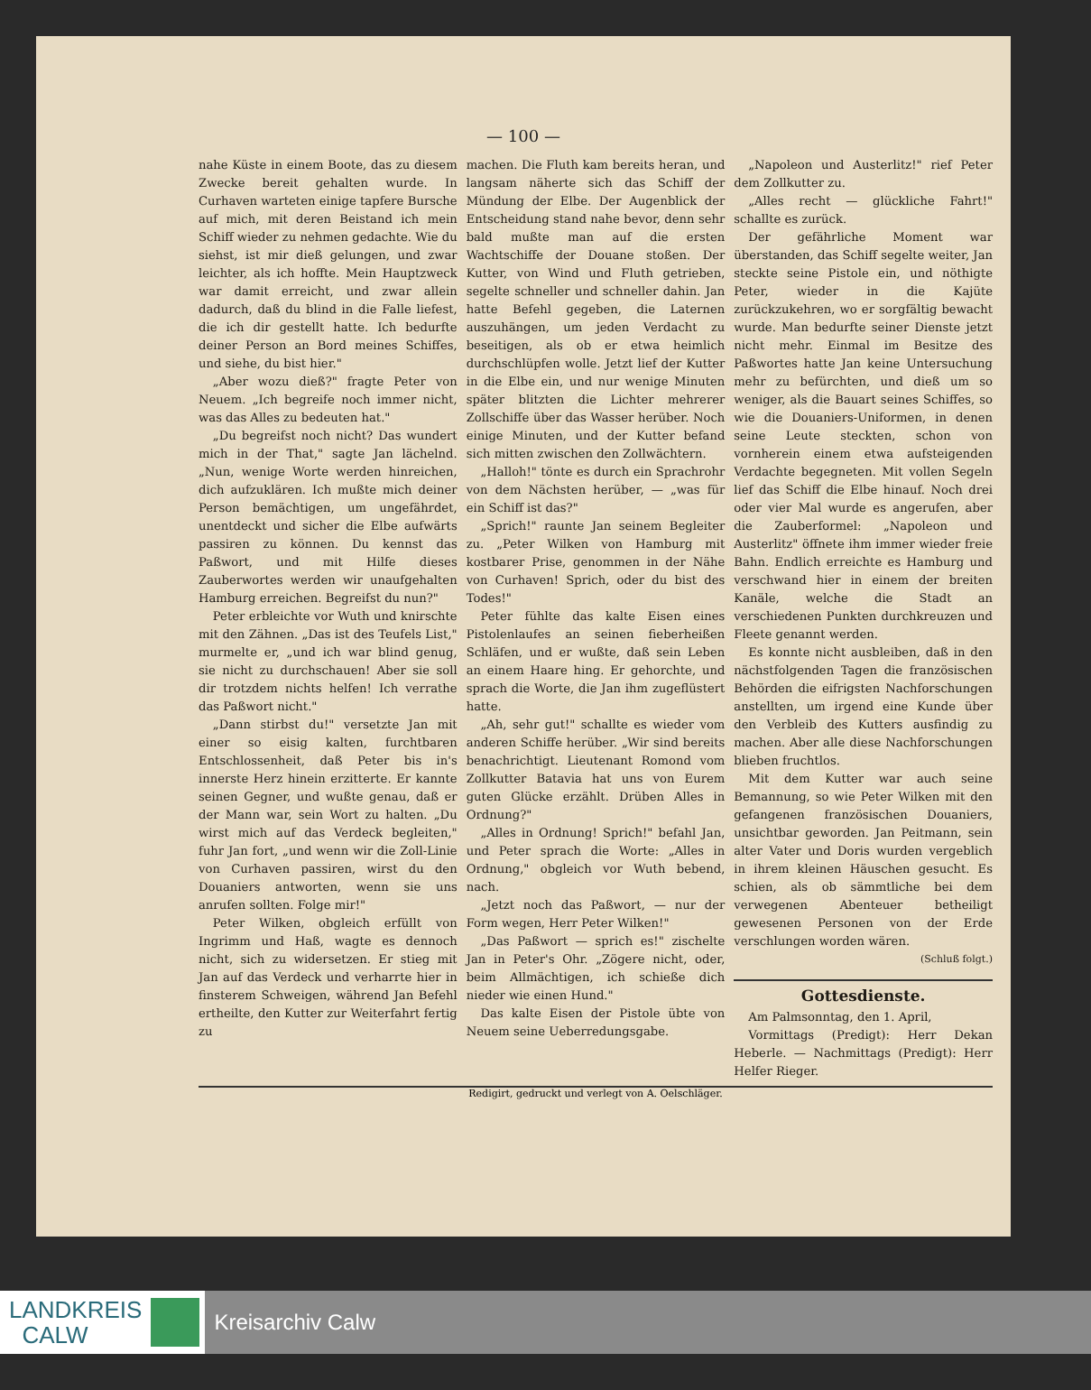— 100 —
nahe Küste in einem Boote, das zu diesem Zwecke bereit gehalten wurde. In Curhaven warteten einige tapfere Bursche auf mich, mit deren Beistand ich mein Schiff wieder zu nehmen gedachte. Wie du siehst, ist mir dieß gelungen, und zwar leichter, als ich hoffte. Mein Hauptzweck war damit erreicht, und zwar allein dadurch, daß du blind in die Falle liefest, die ich dir gestellt hatte. Ich bedurfte deiner Person an Bord meines Schiffes, und siehe, du bist hier."
„Aber wozu dieß?" fragte Peter von Neuem. „Ich begreife noch immer nicht, was das Alles zu bedeuten hat."
„Du begreifst noch nicht? Das wundert mich in der That," sagte Jan lächelnd. „Nun, wenige Worte werden hinreichen, dich aufzuklären. Ich mußte mich deiner Person bemächtigen, um ungefährdet, unentdeckt und sicher die Elbe aufwärts passiren zu können. Du kennst das Paßwort, und mit Hilfe dieses Zauberwortes werden wir unaufgehalten Hamburg erreichen. Begreifst du nun?"
Peter erbleichte vor Wuth und knirschte mit den Zähnen. „Das ist des Teufels List," murmelte er, „und ich war blind genug, sie nicht zu durchschauen! Aber sie soll dir trotzdem nichts helfen! Ich verrathe das Paßwort nicht."
„Dann stirbst du!" versetzte Jan mit einer so eisig kalten, furchtbaren Entschlossenheit, daß Peter bis in's innerste Herz hinein erzitterte. Er kannte seinen Gegner, und wußte genau, daß er der Mann war, sein Wort zu halten. „Du wirst mich auf das Verdeck begleiten," fuhr Jan fort, „und wenn wir die Zoll-Linie von Curhaven passiren, wirst du den Douaniers antworten, wenn sie uns anrufen sollten. Folge mir!"
Peter Wilken, obgleich erfüllt von Ingrimm und Haß, wagte es dennoch nicht, sich zu widersetzen. Er stieg mit Jan auf das Verdeck und verharrte hier in finsterem Schweigen, während Jan Befehl ertheilte, den Kutter zur Weiterfahrt fertig zu
machen. Die Fluth kam bereits heran, und langsam näherte sich das Schiff der Mündung der Elbe. Der Augenblick der Entscheidung stand nahe bevor, denn sehr bald mußte man auf die ersten Wachtschiffe der Douane stoßen. Der Kutter, von Wind und Fluth getrieben, segelte schneller und schneller dahin. Jan hatte Befehl gegeben, die Laternen auszuhängen, um jeden Verdacht zu beseitigen, als ob er etwa heimlich durchschlüpfen wolle. Jetzt lief der Kutter in die Elbe ein, und nur wenige Minuten später blitzten die Lichter mehrerer Zollschiffe über das Wasser herüber. Noch einige Minuten, und der Kutter befand sich mitten zwischen den Zollwächtern.
„Halloh!" tönte es durch ein Sprachrohr von dem Nächsten herüber, — „was für ein Schiff ist das?"
„Sprich!" raunte Jan seinem Begleiter zu. „Peter Wilken von Hamburg mit kostbarer Prise, genommen in der Nähe von Curhaven! Sprich, oder du bist des Todes!"
Peter fühlte das kalte Eisen eines Pistolenlaufes an seinen fieberheißen Schläfen, und er wußte, daß sein Leben an einem Haare hing. Er gehorchte, und sprach die Worte, die Jan ihm zugeflüstert hatte.
„Ah, sehr gut!" schallte es wieder vom anderen Schiffe herüber. „Wir sind bereits benachrichtigt. Lieutenant Romond vom Zollkutter Batavia hat uns von Eurem guten Glücke erzählt. Drüben Alles in Ordnung?"
„Alles in Ordnung! Sprich!" befahl Jan, und Peter sprach die Worte: „Alles in Ordnung," obgleich vor Wuth bebend, nach.
„Jetzt noch das Paßwort, — nur der Form wegen, Herr Peter Wilken!"
„Das Paßwort — sprich es!" zischelte Jan in Peter's Ohr. „Zögere nicht, oder, beim Allmächtigen, ich schieße dich nieder wie einen Hund."
Das kalte Eisen der Pistole übte von Neuem seine Ueberredungsgabe.
„Napoleon und Austerlitz!" rief Peter dem Zollkutter zu.
„Alles recht — glückliche Fahrt!" schallte es zurück.
Der gefährliche Moment war überstanden, das Schiff segelte weiter, Jan steckte seine Pistole ein, und nöthigte Peter, wieder in die Kajüte zurückzukehren, wo er sorgfältig bewacht wurde. Man bedurfte seiner Dienste jetzt nicht mehr. Einmal im Besitze des Paßwortes hatte Jan keine Untersuchung mehr zu befürchten, und dieß um so weniger, als die Bauart seines Schiffes, so wie die Douaniers-Uniformen, in denen seine Leute steckten, schon von vornherein einem etwa aufsteigenden Verdachte begegneten. Mit vollen Segeln lief das Schiff die Elbe hinauf. Noch drei oder vier Mal wurde es angerufen, aber die Zauberformel: „Napoleon und Austerlitz" öffnete ihm immer wieder freie Bahn. Endlich erreichte es Hamburg und verschwand hier in einem der breiten Kanäle, welche die Stadt an verschiedenen Punkten durchkreuzen und Fleete genannt werden.
Es konnte nicht ausbleiben, daß in den nächstfolgenden Tagen die französischen Behörden die eifrigsten Nachforschungen anstellten, um irgend eine Kunde über den Verbleib des Kutters ausfindig zu machen. Aber alle diese Nachforschungen blieben fruchtlos.
Mit dem Kutter war auch seine Bemannung, so wie Peter Wilken mit den gefangenen französischen Douaniers, unsichtbar geworden. Jan Peitmann, sein alter Vater und Doris wurden vergeblich in ihrem kleinen Häuschen gesucht. Es schien, als ob sämmtliche bei dem verwegenen Abenteuer betheiligt gewesenen Personen von der Erde verschlungen worden wären.
(Schluß folgt.)
Gottesdienste.
Am Palmsonntag, den 1. April,
Vormittags (Predigt): Herr Dekan Heberle. — Nachmittags (Predigt): Herr Helfer Rieger.
Redigirt, gedruckt und verlegt von A. Oelschläger.
LANDKREIS
CALW
Kreisarchiv Calw